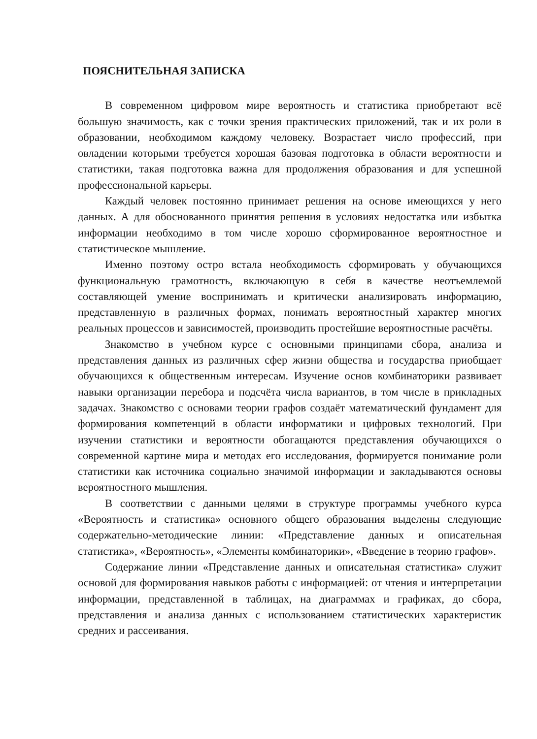ПОЯСНИТЕЛЬНАЯ ЗАПИСКА
В современном цифровом мире вероятность и статистика приобретают всё большую значимость, как с точки зрения практических приложений, так и их роли в образовании, необходимом каждому человеку. Возрастает число профессий, при овладении которыми требуется хорошая базовая подготовка в области вероятности и статистики, такая подготовка важна для продолжения образования и для успешной профессиональной карьеры.
Каждый человек постоянно принимает решения на основе имеющихся у него данных. А для обоснованного принятия решения в условиях недостатка или избытка информации необходимо в том числе хорошо сформированное вероятностное и статистическое мышление.
Именно поэтому остро встала необходимость сформировать у обучающихся функциональную грамотность, включающую в себя в качестве неотъемлемой составляющей умение воспринимать и критически анализировать информацию, представленную в различных формах, понимать вероятностный характер многих реальных процессов и зависимостей, производить простейшие вероятностные расчёты.
Знакомство в учебном курсе с основными принципами сбора, анализа и представления данных из различных сфер жизни общества и государства приобщает обучающихся к общественным интересам. Изучение основ комбинаторики развивает навыки организации перебора и подсчёта числа вариантов, в том числе в прикладных задачах. Знакомство с основами теории графов создаёт математический фундамент для формирования компетенций в области информатики и цифровых технологий. При изучении статистики и вероятности обогащаются представления обучающихся о современной картине мира и методах его исследования, формируется понимание роли статистики как источника социально значимой информации и закладываются основы вероятностного мышления.
В соответствии с данными целями в структуре программы учебного курса «Вероятность и статистика» основного общего образования выделены следующие содержательно-методические линии: «Представление данных и описательная статистика», «Вероятность», «Элементы комбинаторики», «Введение в теорию графов».
Содержание линии «Представление данных и описательная статистика» служит основой для формирования навыков работы с информацией: от чтения и интерпретации информации, представленной в таблицах, на диаграммах и графиках, до сбора, представления и анализа данных с использованием статистических характеристик средних и рассеивания.